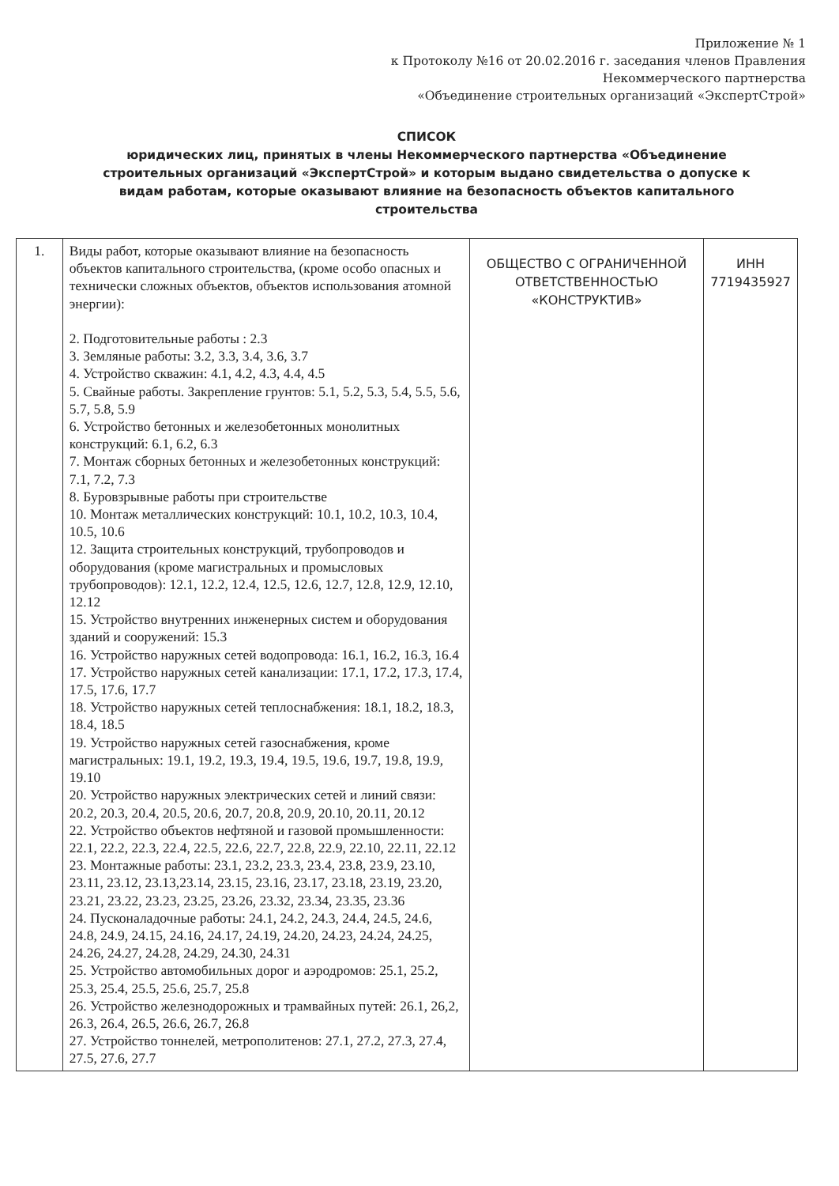Приложение № 1
к Протоколу №16 от 20.02.2016 г. заседания членов Правления
Некоммерческого партнерства
«Объединение строительных организаций «ЭкспертСтрой»
СПИСОК
юридических лиц, принятых в члены Некоммерческого партнерства «Объединение строительных организаций «ЭкспертСтрой» и которым выдано свидетельства о допуске к видам работам, которые оказывают влияние на безопасность объектов капитального строительства
| 1. | Виды работ, которые оказывают влияние на безопасность объектов капитального строительства, (кроме особо опасных и технически сложных объектов, объектов использования атомной энергии): 2. Подготовительные работы : 2.3 3. Земляные работы: 3.2, 3.3, 3.4, 3.6, 3.7 4. Устройство скважин: 4.1, 4.2, 4.3, 4.4, 4.5 5. Свайные работы. Закрепление грунтов: 5.1, 5.2, 5.3, 5.4, 5.5, 5.6, 5.7, 5.8, 5.9 6. Устройство бетонных и железобетонных монолитных конструкций: 6.1, 6.2, 6.3 7. Монтаж сборных бетонных и железобетонных конструкций: 7.1, 7.2, 7.3 8. Буровзрывные работы при строительстве 10. Монтаж металлических конструкций: 10.1, 10.2, 10.3, 10.4, 10.5, 10.6 12. Защита строительных конструкций, трубопроводов и оборудования (кроме магистральных и промысловых трубопроводов): 12.1, 12.2, 12.4, 12.5, 12.6, 12.7, 12.8, 12.9, 12.10, 12.12 15. Устройство внутренних инженерных систем и оборудования зданий и сооружений: 15.3 16. Устройство наружных сетей водопровода: 16.1, 16.2, 16.3, 16.4 17. Устройство наружных сетей канализации: 17.1, 17.2, 17.3, 17.4, 17.5, 17.6, 17.7 18. Устройство наружных сетей теплоснабжения: 18.1, 18.2, 18.3, 18.4, 18.5 19. Устройство наружных сетей газоснабжения, кроме магистральных: 19.1, 19.2, 19.3, 19.4, 19.5, 19.6, 19.7, 19.8, 19.9, 19.10 20. Устройство наружных электрических сетей и линий связи: 20.2, 20.3, 20.4, 20.5, 20.6, 20.7, 20.8, 20.9, 20.10, 20.11, 20.12 22. Устройство объектов нефтяной и газовой промышленности: 22.1, 22.2, 22.3, 22.4, 22.5, 22.6, 22.7, 22.8, 22.9, 22.10, 22.11, 22.12 23. Монтажные работы: 23.1, 23.2, 23.3, 23.4, 23.8, 23.9, 23.10, 23.11, 23.12, 23.13,23.14, 23.15, 23.16, 23.17, 23.18, 23.19, 23.20, 23.21, 23.22, 23.23, 23.25, 23.26, 23.32, 23.34, 23.35, 23.36 24. Пусконаладочные работы: 24.1, 24.2, 24.3, 24.4, 24.5, 24.6, 24.8, 24.9, 24.15, 24.16, 24.17, 24.19, 24.20, 24.23, 24.24, 24.25, 24.26, 24.27, 24.28, 24.29, 24.30, 24.31 25. Устройство автомобильных дорог и аэродромов: 25.1, 25.2, 25.3, 25.4, 25.5, 25.6, 25.7, 25.8 26. Устройство железнодорожных и трамвайных путей: 26.1, 26,2, 26.3, 26.4, 26.5, 26.6, 26.7, 26.8 27. Устройство тоннелей, метрополитенов: 27.1, 27.2, 27.3, 27.4, 27.5, 27.6, 27.7 | ОБЩЕСТВО С ОГРАНИЧЕННОЙ ОТВЕТСТВЕННОСТЬЮ «КОНСТРУКТИВ» | ИНН 7719435927 |